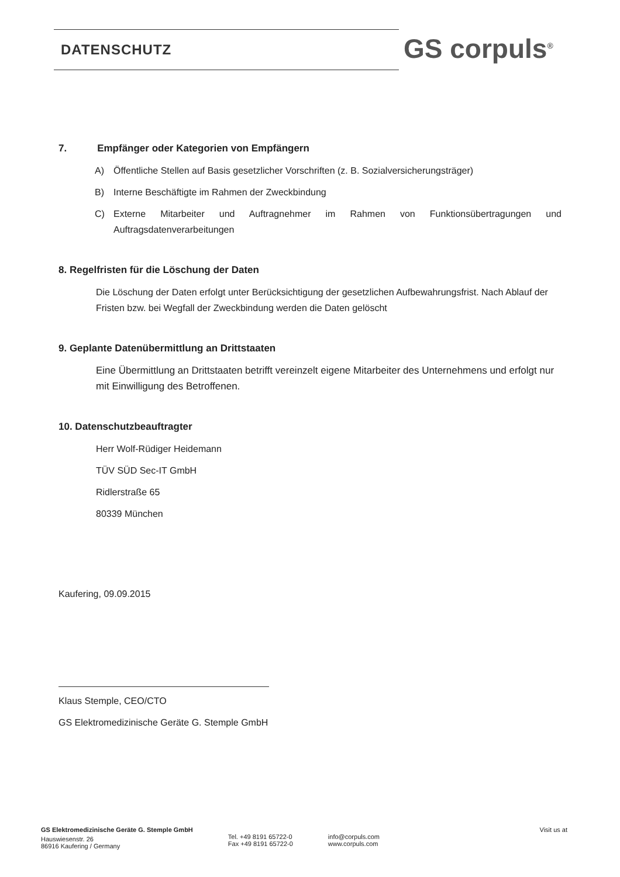DATENSCHUTZ GS corpuls<sup>®</sup>
7. Empfänger oder Kategorien von Empfängern
A) Öffentliche Stellen auf Basis gesetzlicher Vorschriften (z. B. Sozialversicherungsträger)
B) Interne Beschäftigte im Rahmen der Zweckbindung
C) Externe Mitarbeiter und Auftragnehmer im Rahmen von Funktionsübertragungen und Auftragsdatenverarbeitungen
8. Regelfristen für die Löschung der Daten
Die Löschung der Daten erfolgt unter Berücksichtigung der gesetzlichen Aufbewahrungsfrist. Nach Ablauf der Fristen bzw. bei Wegfall der Zweckbindung werden die Daten gelöscht
9. Geplante Datenübermittlung an Drittstaaten
Eine Übermittlung an Drittstaaten betrifft vereinzelt eigene Mitarbeiter des Unternehmens und erfolgt nur mit Einwilligung des Betroffenen.
10. Datenschutzbeauftragter
Herr Wolf-Rüdiger Heidemann
TÜV SÜD Sec-IT GmbH
Ridlerstraße 65
80339 München
Kaufering, 09.09.2015
Klaus Stemple, CEO/CTO
GS Elektromedizinische Geräte G. Stemple GmbH
GS Elektromedizinische Geräte G. Stemple GmbH
Hauswiesenstr. 26
86916 Kaufering / Germany
Tel. +49 8191 65722-0
Fax +49 8191 65722-0
info@corpuls.com
www.corpuls.com
Visit us at